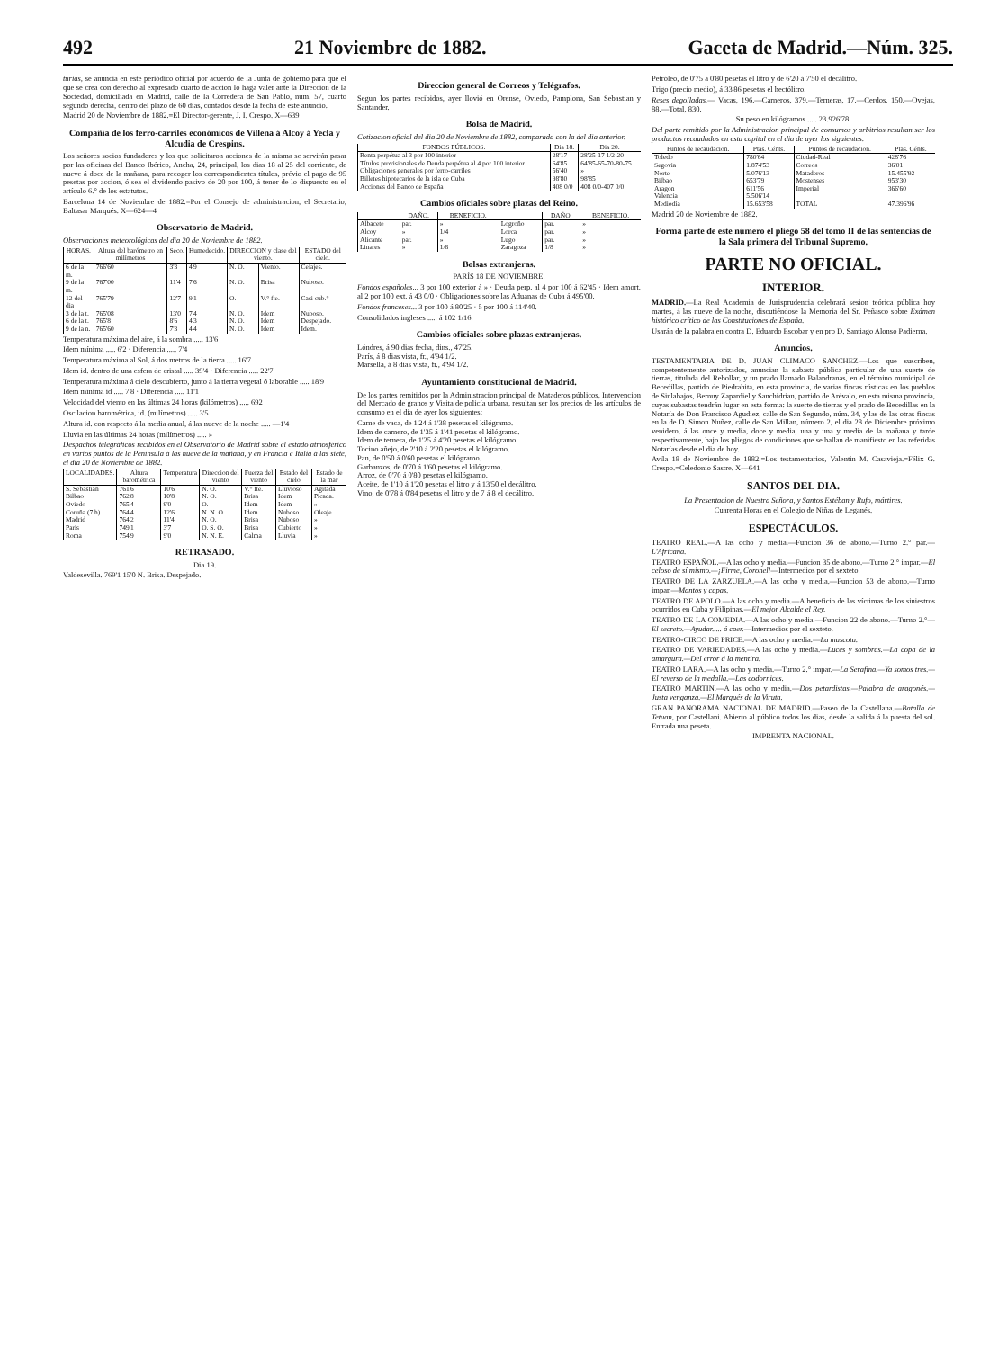492 21 Noviembre de 1882. Gaceta de Madrid.—Núm. 325.
túrias, se anuncia en este periódico oficial por acuerdo de la Junta de gobierno para que el que se crea con derecho al expresado cuarto de accion lo haga valer ante la Direccion de la Sociedad, domiciliada en Madrid, calle de la Corredera de San Pablo, núm. 57, cuarto segundo derecha, dentro del plazo de 60 dias, contados desde la fecha de este anuncio.
Madrid 20 de Noviembre de 1882.=El Director-gerente, J. I. Crespo. X—639
Compañía de los ferro-carriles económicos de Villena á Alcoy á Yecla y Alcudia de Crespins.
Los señores socios fundadores y los que solicitaron acciones de la misma se servirán pasar por las oficinas del Banco Ibérico, Ancha, 24, principal, los dias 18 al 25 del corriente, de nueve á doce de la mañana, para recoger los correspondientes títulos, prévio el pago de 95 pesetas por accion, ó sea el dividendo pasivo de 20 por 100, á tenor de lo dispuesto en el artículo 6.° de los estatutos.
Barcelona 14 de Noviembre de 1882.=Por el Consejo de administracion, el Secretario, Baltasar Marqués. X—624—4
Observatorio de Madrid.
Observaciones meteorológicas del dia 20 de Noviembre de 1882.
| HORAS. | Altura del barómetro en milímetros | Seco. | Humedecido. | DIRECCION y clase del viento. | | ESTADO del cielo. |
| --- | --- | --- | --- | --- | --- | --- |
| 6 de la m. | 766'60 | 3'3 | 4'9 | N. O. | Viento. | Celajes. |
| 9 de la m. | 767'00 | 11'4 | 7'6 | N. O. | Brisa | Nuboso. |
| 12 del dia | 765'79 | 12'7 | 9'1 | O. | V.° fte. | Casi cub.° |
| 3 de la t. | 765'08 | 13'0 | 7'4 | N. O. | Idem | Nuboso. |
| 6 de la t. | 765'8 | 8'6 | 4'3 | N. O. | Idem | Despejado. |
| 9 de la n. | 765'60 | 7'3 | 4'4 | N. O. | Idem | Idem. |
Temperatura máxima del aire, á la sombra ..... 13'6
Idem mínima ..... 6'2 · Diferencia ..... 7'4
Temperatura máxima al Sol, á dos metros de la tierra ..... 16'7
Idem id. dentro de una esfera de cristal ..... 39'4 · Diferencia ..... 22'7
Temperatura máxima á cielo descubierto, junto á la tierra vegetal ó laborable ..... 18'9
Idem mínima id ..... 7'8 · Diferencia ..... 11'1
Velocidad del viento en las últimas 24 horas (kilómetros) ..... 692
Oscilacion barométrica, id. (milímetros) ..... 3'5
Altura id. con respecto á la media anual, á las nueve de la noche ..... —1'4
Lluvia en las últimas 24 horas (milímetros) ..... »
Despachos telegráficos recibidos en el Observatorio de Madrid sobre el estado atmosférico en varios puntos de la Península á las nueve de la mañana, y en Francia é Italia á las siete, el dia 20 de Noviembre de 1882.
| LOCALIDADES. | Altura barométrica | Temperatura | Direccion del viento | Fuerza del viento | Estado del cielo | Estado de la mar |
| --- | --- | --- | --- | --- | --- | --- |
| S. Sebastian | 761'6 | 10'6 | N. O. | V.° fte. | Lluvioso | Agitada |
| Bilbao | 762'8 | 10'8 | N. O. | Brisa | Idem | Picada. |
| Oviedo | 765'4 | 9'0 | O. | Idem | Idem | » |
| Coruña (7 h) | 764'4 | 12'6 | N. N. O. | Idem | Nuboso | Oleaje. |
| Madrid | 764'2 | 11'4 | N. O. | Brisa | Nuboso | » |
| París | 749'1 | 3'7 | O. S. O. | Brisa | Cubierto | » |
| Roma | 754'9 | 9'0 | N. N. E. | Calma | Lluvia | » |
RETRASADO.
Dia 19.
Valdesevilla. 769'1 15'0 N. Brisa. Despejado.
Direccion general de Correos y Telégrafos.
Segun los partes recibidos, ayer llovió en Orense, Oviedo, Pamplona, San Sebastian y Santander.
Bolsa de Madrid.
Cotizacion oficial del dia 20 de Noviembre de 1882, comparada con la del dia anterior.
| FONDOS PÚBLICOS. | Dia 18. | Dia 20. |
| --- | --- | --- |
| Renta perpétua al 3 por 100 interior | 28'17 | 28'25-17 1/2-20 |
| Títulos provisionales de Deuda perpétua al 4 por 100 interior | 64'85 | 64'85-65-70-80-75 |
| Obligaciones generales por ferro-carriles | 56'40 | » |
| Billetes hipotecarios de la isla de Cuba | 98'80 | 98'85 |
| Acciones del Banco de España | 408 0/0 | 408 0/0-407 0/0 |
Cambios oficiales sobre plazas del Reino.
| | DAÑO. | BENEFICIO. | | DAÑO. | BENEFICIO. |
| --- | --- | --- | --- | --- | --- |
| Albacete | par. | » | Logroño | par. | » |
| Alcoy | » | 1/4 | Lorca | par. | » |
| Alicante | par. | » | Lugo | par. | » |
| Linares | » | 1/8 | Zaragoza | 1/8 | » |
Bolsas extranjeras.
PARÍS 18 DE NOVIEMBRE.
Fondos españoles... 3 por 100 exterior á » · Deuda perp. al 4 por 100 á 62'45 · Idem amort. al 2 por 100 ext. á 43 0/0 · Obligaciones sobre las Aduanas de Cuba á 495'00.
Fondos franceses... 3 por 100 á 80'25 · 5 por 100 á 114'40.
Consolidados ingleses ..... á 102 1/16.
Cambios oficiales sobre plazas extranjeras.
Lóndres, á 90 dias fecha, dins., 47'25.
París, á 8 dias vista, fr., 4'94 1/2.
Marsella, á 8 dias vista, fr., 4'94 1/2.
Ayuntamiento constitucional de Madrid.
De los partes remitidos por la Administracion principal de Mataderos públicos, Intervencion del Mercado de granos y Visita de policía urbana, resultan ser los precios de los artículos de consumo en el dia de ayer los siguientes:
Carne de vaca, de 1'24 á 1'38 pesetas el kilógramo.
Idem de carnero, de 1'35 á 1'41 pesetas el kilógramo.
Idem de ternera, de 1'25 á 4'20 pesetas el kilógramo.
Tocino añejo, de 2'10 á 2'20 pesetas el kilógramo.
Pan, de 0'50 á 0'60 pesetas el kilógramo.
Garbanzos, de 0'70 á 1'60 pesetas el kilógramo.
Arroz, de 0'70 á 0'80 pesetas el kilógramo.
Aceite, de 1'10 á 1'20 pesetas el litro y á 13'50 el decálitro.
Vino, de 0'78 á 0'84 pesetas el litro y de 7 á 8 el decálitro.
Petróleo, de 0'75 á 0'80 pesetas el litro y de 6'20 á 7'50 el decálitro.
Trigo (precio medio), á 33'86 pesetas el hectólitro.
Reses degolladas.— Vacas, 196.—Carneros, 379.—Terneras, 17.—Cerdos, 150.—Ovejas, 88.—Total, 830.
Su peso en kilógramos ..... 23.926'78.
Del parte remitido por la Administracion principal de consumos y arbitrios resultan ser los productos recaudados en esta capital en el dia de ayer los siguientes:
| Puntos de recaudacion. | Ptas. Cénts. | Puntos de recaudacion. | Ptas. Cénts. |
| --- | --- | --- | --- |
| Toledo | 780'64 | Ciudad-Real | 428'76 |
| Segovia | 1.874'53 | Correos | 36'01 |
| Norte | 5.076'13 | Mataderos | 15.455'92 |
| Bilbao | 653'79 | Mostenses | 953'30 |
| Aragon | 611'56 | Imperial | 366'60 |
| Valencia | 5.506'14 | | |
| Mediodía | 15.653'58 | TOTAL | 47.396'96 |
Madrid 20 de Noviembre de 1882.
Forma parte de este número el pliego 58 del tomo II de las sentencias de la Sala primera del Tribunal Supremo.
PARTE NO OFICIAL.
INTERIOR.
MADRID.—La Real Academia de Jurisprudencia celebrará sesion teórica pública hoy martes, á las nueve de la noche, discutiéndose la Memoria del Sr. Peñasco sobre Exámen histórico crítico de las Constituciones de España.
Usarán de la palabra en contra D. Eduardo Escobar y en pro D. Santiago Alonso Padierna.
Anuncios.
TESTAMENTARIA DE D. JUAN CLIMACO SANCHEZ.—Los que suscriben, competentemente autorizados, anuncian la subasta pública particular de una suerte de tierras, titulada del Rebollar, y un prado llamado Balandranas, en el término municipal de Becedillas, partido de Piedrahita, en esta provincia, de varias fincas rústicas en los pueblos de Sinlabajos, Bernuy Zapardiel y Sanchidrian, partido de Arévalo, en esta misma provincia, cuyas subastas tendrán lugar en esta forma: la suerte de tierras y el prado de Becedillas en la Notaría de Don Francisco Agudiez, calle de San Segundo, núm. 34, y las de las otras fincas en la de D. Simon Nuñez, calle de San Millan, número 2, el dia 28 de Diciembre próximo venidero, á las once y media, doce y media, una y una y media de la mañana y tarde respectivamente, bajo los pliegos de condiciones que se hallan de manifiesto en las referidas Notarías desde el dia de hoy.
Avila 18 de Noviembre de 1882.=Los testamentarios, Valentin M. Casavieja.=Félix G. Crespo.=Celedonio Sastre. X—641
SANTOS DEL DIA.
La Presentacion de Nuestra Señora, y Santos Estéban y Rufo, mártires.
Cuarenta Horas en el Colegio de Niñas de Leganés.
ESPECTÁCULOS.
TEATRO REAL.—A las ocho y media.—Funcion 36 de abono.—Turno 2.° par.—L'Africana.
TEATRO ESPAÑOL.—A las ocho y media.—Funcion 35 de abono.—Turno 2.° impar.—El celoso de sí mismo.—¡Firme, Coronel!—Intermedios por el sexteto.
TEATRO DE LA ZARZUELA.—A las ocho y media.—Funcion 53 de abono.—Turno impar.—Mantos y capas.
TEATRO DE APOLO.—A las ocho y media.—A beneficio de las víctimas de los siniestros ocurridos en Cuba y Filipinas.—El mejor Alcalde el Rey.
TEATRO DE LA COMEDIA.—A las ocho y media.—Funcion 22 de abono.—Turno 2.°—El secreto.—Ayudar..... á caer.—Intermedios por el sexteto.
TEATRO-CIRCO DE PRICE.—A las ocho y media.—La mascota.
TEATRO DE VARIEDADES.—A las ocho y media.—Luces y sombras.—La copa de la amargura.—Del error á la mentira.
TEATRO LARA.—A las ocho y media.—Turno 2.° impar.—La Serafina.—Ya somos tres.—El reverso de la medalla.—Las codornices.
TEATRO MARTIN.—A las ocho y media.—Dos petardistas.—Palabra de aragonés.—Justa venganza.—El Marqués de la Viruta.
GRAN PANORAMA NACIONAL DE MADRID.—Paseo de la Castellana.—Batalla de Tetuan, por Castellani. Abierto al público todos los dias, desde la salida á la puesta del sol. Entrada una peseta.
IMPRENTA NACIONAL.